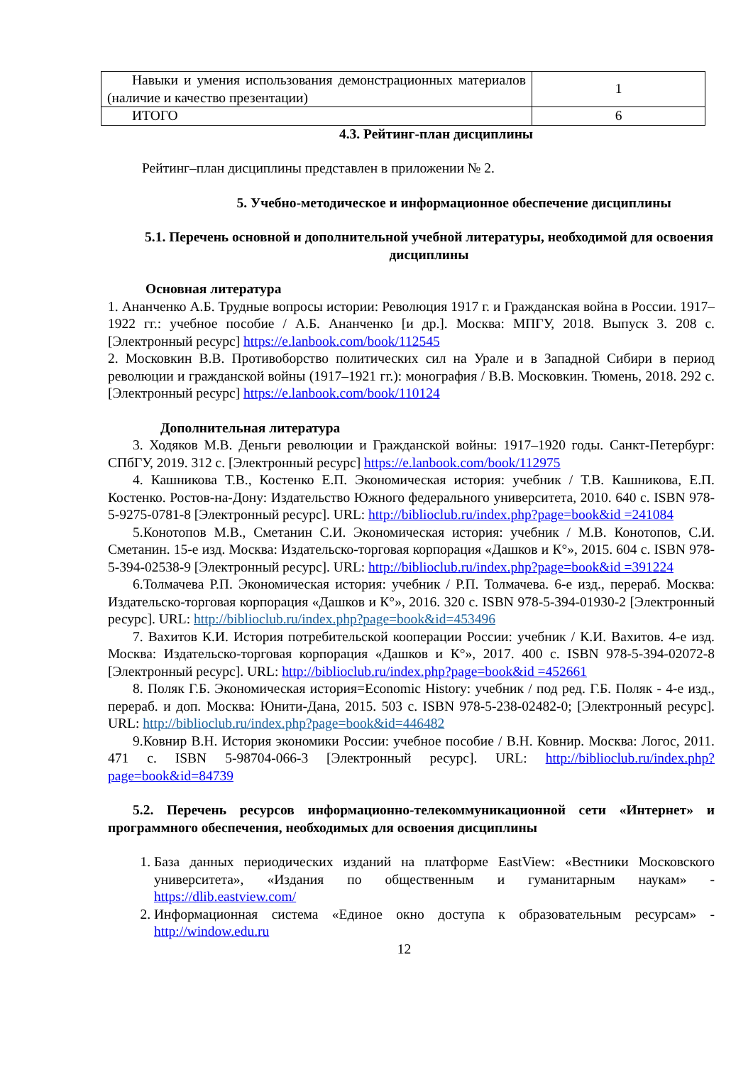| Навыки и умения использования демонстрационных материалов (наличие и качество презентации) | 1 |
| ИТОГО | 6 |
4.3. Рейтинг-план дисциплины
Рейтинг–план дисциплины представлен в приложении № 2.
5. Учебно-методическое и информационное обеспечение дисциплины
5.1. Перечень основной и дополнительной учебной литературы, необходимой для освоения дисциплины
Основная литература
1. Ананченко А.Б. Трудные вопросы истории: Революция 1917 г. и Гражданская война в России. 1917–1922 гг.: учебное пособие / А.Б. Ананченко [и др.]. Москва: МПГУ, 2018. Выпуск 3. 208 с. [Электронный ресурс] https://e.lanbook.com/book/112545
2. Московкин В.В. Противоборство политических сил на Урале и в Западной Сибири в период революции и гражданской войны (1917–1921 гг.): монография / В.В. Московкин. Тюмень, 2018. 292 с. [Электронный ресурс] https://e.lanbook.com/book/110124
Дополнительная литература
3. Ходяков М.В. Деньги революции и Гражданской войны: 1917–1920 годы. Санкт-Петербург: СПбГУ, 2019. 312 с. [Электронный ресурс] https://e.lanbook.com/book/112975
4. Кашникова Т.В., Костенко Е.П. Экономическая история: учебник / Т.В. Кашникова, Е.П. Костенко. Ростов-на-Дону: Издательство Южного федерального университета, 2010. 640 с. ISBN 978-5-9275-0781-8 [Электронный ресурс]. URL: http://biblioclub.ru/index.php?page=book&id =241084
5.Конотопов М.В., Сметанин С.И. Экономическая история: учебник / М.В. Конотопов, С.И. Сметанин. 15-е изд. Москва: Издательско-торговая корпорация «Дашков и К°», 2015. 604 с. ISBN 978-5-394-02538-9 [Электронный ресурс]. URL: http://biblioclub.ru/index.php?page=book&id =391224
6.Толмачева Р.П. Экономическая история: учебник / Р.П. Толмачева. 6-е изд., перераб. Москва: Издательско-торговая корпорация «Дашков и К°», 2016. 320 с. ISBN 978-5-394-01930-2 [Электронный ресурс]. URL: http://biblioclub.ru/index.php?page=book&id=453496
7. Вахитов К.И. История потребительской кооперации России: учебник / К.И. Вахитов. 4-е изд. Москва: Издательско-торговая корпорация «Дашков и К°», 2017. 400 с. ISBN 978-5-394-02072-8 [Электронный ресурс]. URL: http://biblioclub.ru/index.php?page=book&id =452661
8. Поляк Г.Б. Экономическая история=Economic History: учебник / под ред. Г.Б. Поляк - 4-е изд., перераб. и доп. Москва: Юнити-Дана, 2015. 503 с. ISBN 978-5-238-02482-0; [Электронный ресурс]. URL: http://biblioclub.ru/index.php?page=book&id=446482
9.Ковнир В.Н. История экономики России: учебное пособие / В.Н. Ковнир. Москва: Логос, 2011. 471 с. ISBN 5-98704-066-3 [Электронный ресурс]. URL: http://biblioclub.ru/index.php?page=book&id=84739
5.2. Перечень ресурсов информационно-телекоммуникационной сети «Интернет» и программного обеспечения, необходимых для освоения дисциплины
1. База данных периодических изданий на платформе EastView: «Вестники Московского университета», «Издания по общественным и гуманитарным наукам» - https://dlib.eastview.com/
2. Информационная система «Единое окно доступа к образовательным ресурсам» - http://window.edu.ru
12